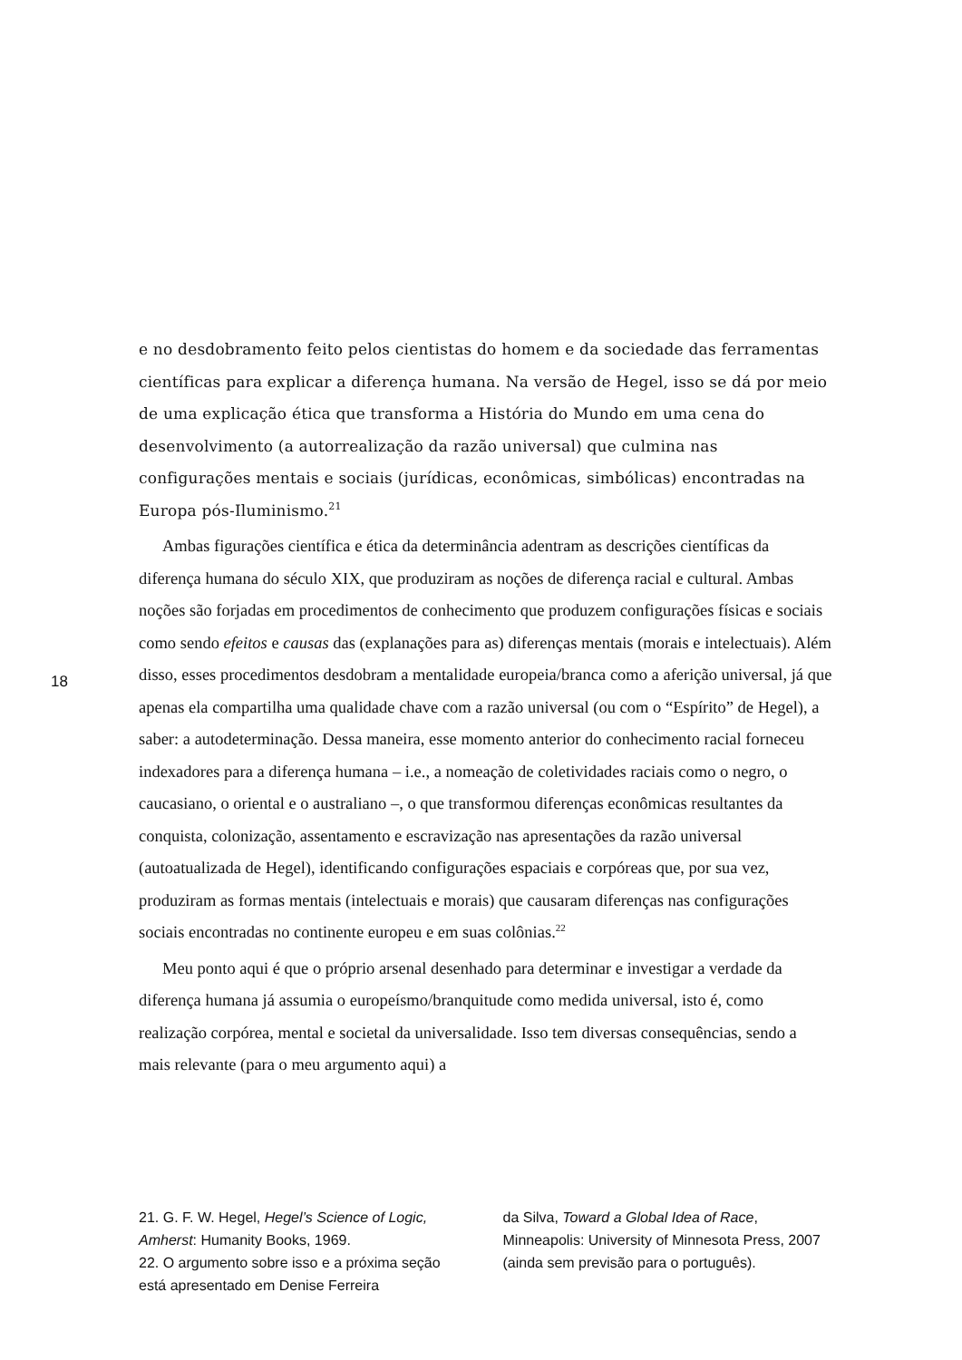e no desdobramento feito pelos cientistas do homem e da sociedade das ferramentas científicas para explicar a diferença humana. Na versão de Hegel, isso se dá por meio de uma explicação ética que transforma a História do Mundo em uma cena do desenvolvimento (a autorrealização da razão universal) que culmina nas configurações mentais e sociais (jurídicas, econômicas, simbólicas) encontradas na Europa pós-Iluminismo.<sup>21</sup>
Ambas figurações científica e ética da determinância adentram as descrições científicas da diferença humana do século XIX, que produziram as noções de diferença racial e cultural. Ambas noções são forjadas em procedimentos de conhecimento que produzem configurações físicas e sociais como sendo efeitos e causas das (explanações para as) diferenças mentais (morais e intelectuais). Além disso, esses procedimentos desdobram a mentalidade europeia/branca como a aferição universal, já que apenas ela compartilha uma qualidade chave com a razão universal (ou com o “Espírito” de Hegel), a saber: a autodeterminação. Dessa maneira, esse momento anterior do conhecimento racial forneceu indexadores para a diferença humana – i.e., a nomeação de coletividades raciais como o negro, o caucasiano, o oriental e o australiano –, o que transformou diferenças econômicas resultantes da conquista, colonização, assentamento e escravização nas apresentações da razão universal (autoatualizada de Hegel), identificando configurações espaciais e corpóreas que, por sua vez, produziram as formas mentais (intelectuais e morais) que causaram diferenças nas configurações sociais encontradas no continente europeu e em suas colônias.<sup>22</sup>
Meu ponto aqui é que o próprio arsenal desenhado para determinar e investigar a verdade da diferença humana já assumia o europeísmo/branquitude como medida universal, isto é, como realização corpórea, mental e societal da universalidade. Isso tem diversas consequências, sendo a mais relevante (para o meu argumento aqui) a
18
21. G. F. W. Hegel, Hegel’s Science of Logic, Amherst: Humanity Books, 1969.
22. O argumento sobre isso e a próxima seção está apresentado em Denise Ferreira
da Silva, Toward a Global Idea of Race, Minneapolis: University of Minnesota Press, 2007 (ainda sem previsão para o português).